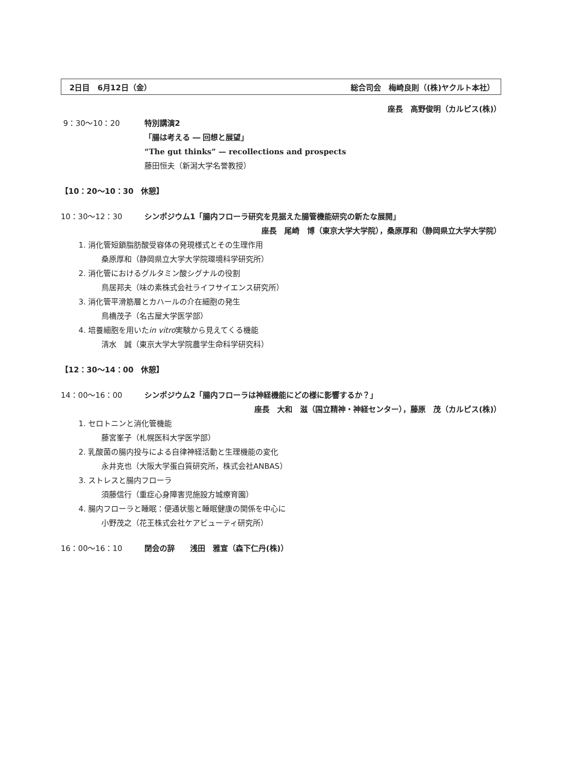2日目　6月12日（金） 総合司会　梅崎良則（(株)ヤクルト本社）
座長　高野俊明（カルピス(株)）
9：30〜10：20 特別講演2
「腸は考える ― 回想と展望」
“The gut thinks” — recollections and prospects
藤田恒夫（新潟大学名誉教授）
【10：20〜10：30　休憩】
10：30〜12：30 シンポジウム1「腸内フローラ研究を見据えた腸管機能研究の新たな展開」
座長　尾崎　博（東京大学大学院），桑原厚和（静岡県立大学大学院）
1. 消化管短鎖脂肪酸受容体の発現様式とその生理作用
桑原厚和（静岡県立大学大学院環境科学研究所）
2. 消化管におけるグルタミン酸シグナルの役割
鳥居邦夫（味の素株式会社ライフサイエンス研究所）
3. 消化管平滑筋層とカハールの介在細胞の発生
鳥橋茂子（名古屋大学医学部）
4. 培養細胞を用いたin vitro実験から見えてくる機能
清水　誠（東京大学大学院農学生命科学研究科）
【12：30〜14：00　休憩】
14：00〜16：00 シンポジウム2「腸内フローラは神経機能にどの様に影響するか？」
座長　大和　滋（国立精神・神経センター），藤原　茂（カルピス(株)）
1. セロトニンと消化管機能
藤宮峯子（札幌医科大学医学部）
2. 乳酸菌の腸内投与による自律神経活動と生理機能の変化
永井克也（大阪大学蛋白質研究所，株式会社ANBAS）
3. ストレスと腸内フローラ
須藤信行（重症心身障害児施設方城療育園）
4. 腸内フローラと睡眠：便通状態と睡眠健康の関係を中心に
小野茂之（花王株式会社ケアビューティ研究所）
16：00〜16：10 閉会の辞　　浅田　雅宣（森下仁丹(株)）